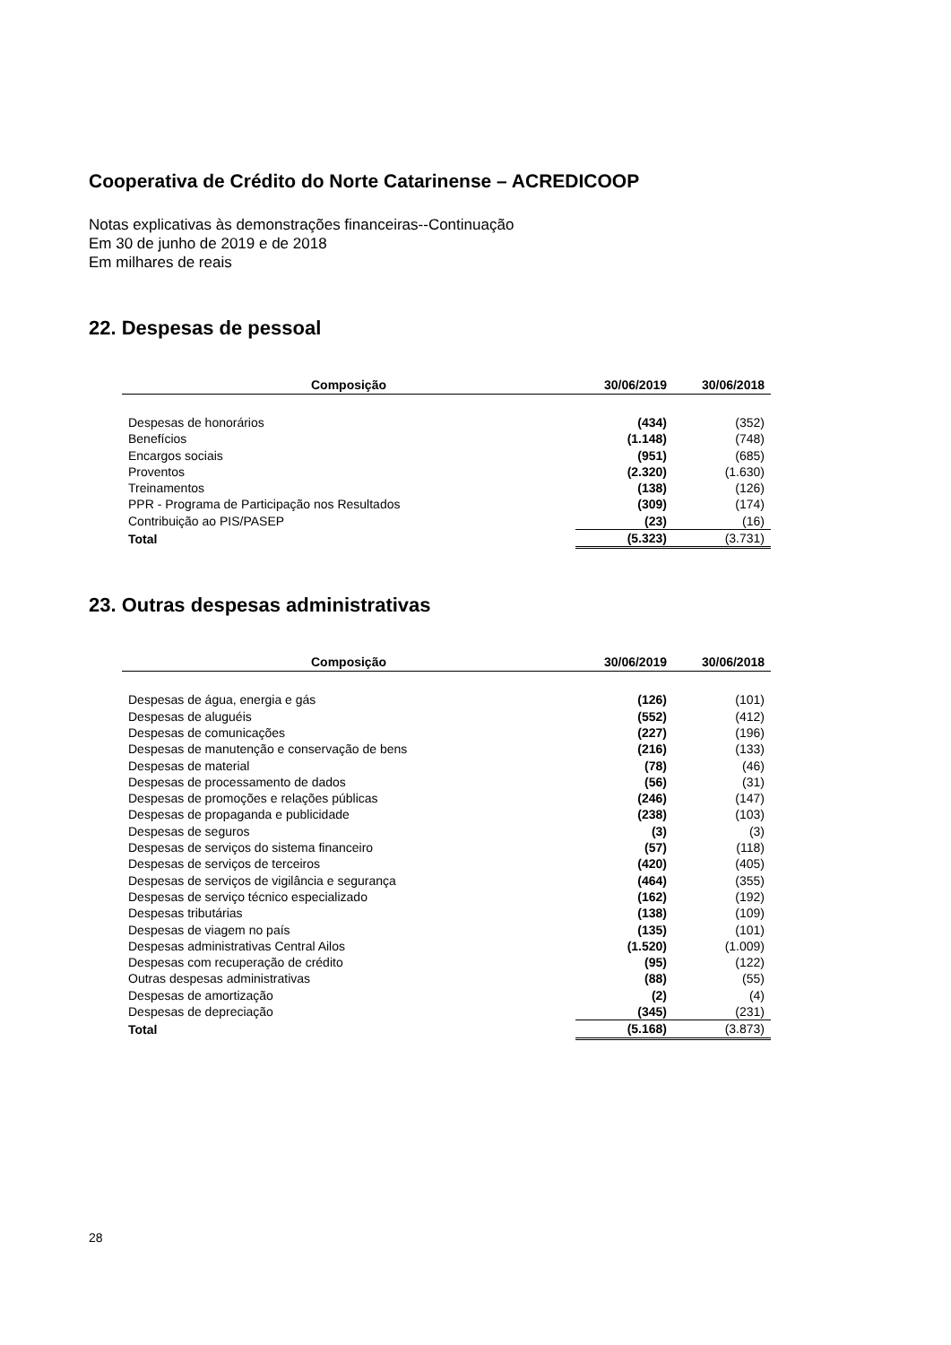Cooperativa de Crédito do Norte Catarinense – ACREDICOOP
Notas explicativas às demonstrações financeiras--Continuação
Em 30 de junho de 2019 e de 2018
Em milhares de reais
22. Despesas de pessoal
| Composição | 30/06/2019 | 30/06/2018 |
| --- | --- | --- |
| Despesas de honorários | (434) | (352) |
| Benefícios | (1.148) | (748) |
| Encargos sociais | (951) | (685) |
| Proventos | (2.320) | (1.630) |
| Treinamentos | (138) | (126) |
| PPR - Programa de Participação nos Resultados | (309) | (174) |
| Contribuição ao PIS/PASEP | (23) | (16) |
| Total | (5.323) | (3.731) |
23. Outras despesas administrativas
| Composição | 30/06/2019 | 30/06/2018 |
| --- | --- | --- |
| Despesas de água, energia e gás | (126) | (101) |
| Despesas de aluguéis | (552) | (412) |
| Despesas de comunicações | (227) | (196) |
| Despesas de manutenção e conservação de bens | (216) | (133) |
| Despesas de material | (78) | (46) |
| Despesas de processamento de dados | (56) | (31) |
| Despesas de promoções e relações públicas | (246) | (147) |
| Despesas de propaganda e publicidade | (238) | (103) |
| Despesas de seguros | (3) | (3) |
| Despesas de serviços do sistema financeiro | (57) | (118) |
| Despesas de serviços de terceiros | (420) | (405) |
| Despesas de serviços de vigilância e segurança | (464) | (355) |
| Despesas de serviço técnico especializado | (162) | (192) |
| Despesas tributárias | (138) | (109) |
| Despesas de viagem no país | (135) | (101) |
| Despesas administrativas Central Ailos | (1.520) | (1.009) |
| Despesas com recuperação de crédito | (95) | (122) |
| Outras despesas administrativas | (88) | (55) |
| Despesas de amortização | (2) | (4) |
| Despesas de depreciação | (345) | (231) |
| Total | (5.168) | (3.873) |
28